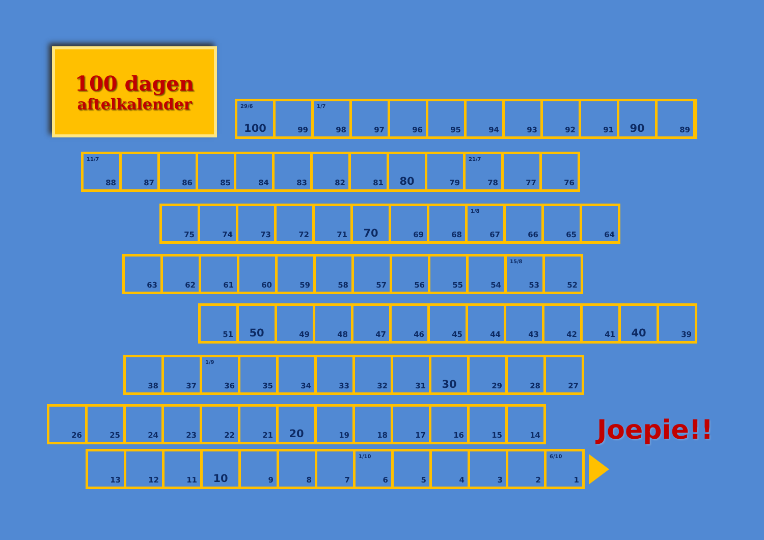100 dagen
aftelkalender
29/6
100
99
1/7
98
97 96 95 94 93 92 91
90
89
11/7
88
87 86 85 84 83 82 81
80
79
21/7
78
77 76
75 74 73 72 71
70
69 68
1/8
67
66 65 64
63 62 61 60 59 58 57 56 55 54
15/8
53
52
51
50
49 48 47 46 45 44 43 42 41
40
39
38 37
1/9
36
35 34 33 32 31
30
29 28 27
26 25 24 23 22 21
20
19 18 17 16 15 14
Joepie!!
13 12 11
10
9 8 7
1/10
6
5 4 3 2
6/10
1